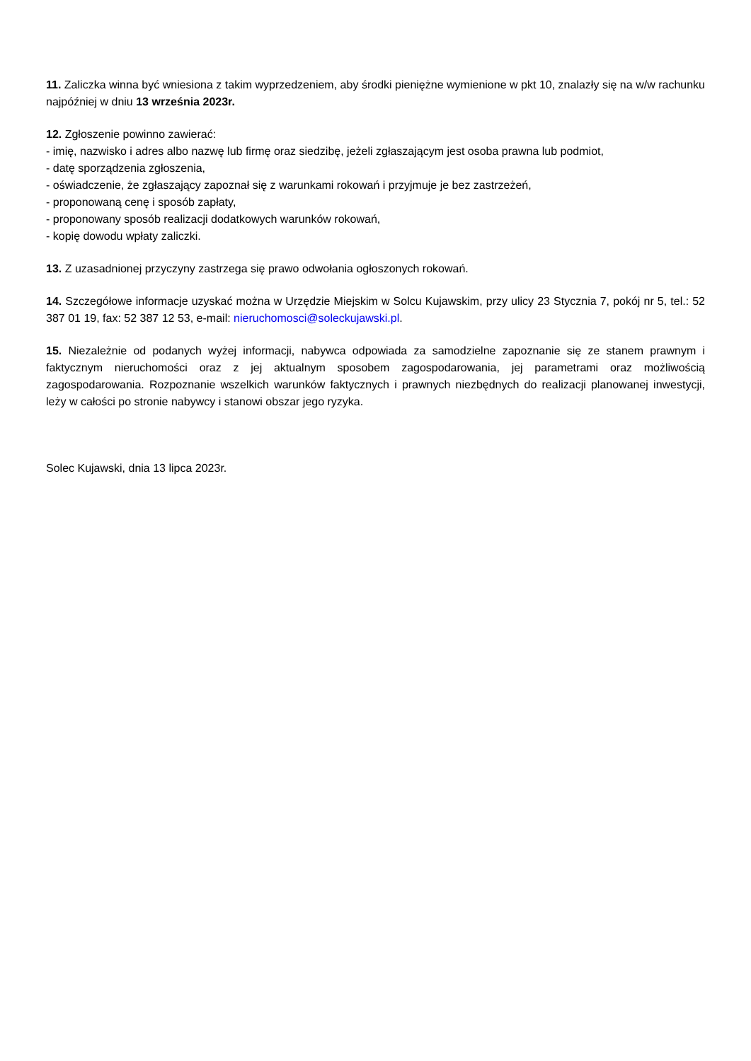11. Zaliczka winna być wniesiona z takim wyprzedzeniem, aby środki pieniężne wymienione w pkt 10, znalazły się na w/w rachunku najpóźniej w dniu 13 września 2023r.
12. Zgłoszenie powinno zawierać:
- imię, nazwisko i adres albo nazwę lub firmę oraz siedzibę, jeżeli zgłaszającym jest osoba prawna lub podmiot,
- datę sporządzenia zgłoszenia,
- oświadczenie, że zgłaszający zapoznał się z warunkami rokowań i przyjmuje je bez zastrzeżeń,
- proponowaną cenę i sposób zapłaty,
- proponowany sposób realizacji dodatkowych warunków rokowań,
- kopię dowodu wpłaty zaliczki.
13. Z uzasadnionej przyczyny zastrzega się prawo odwołania ogłoszonych rokowań.
14. Szczegółowe informacje uzyskać można w Urzędzie Miejskim w Solcu Kujawskim, przy ulicy 23 Stycznia 7, pokój nr 5, tel.: 52 387 01 19, fax: 52 387 12 53, e-mail: nieruchomosci@soleckujawski.pl.
15. Niezależnie od podanych wyżej informacji, nabywca odpowiada za samodzielne zapoznanie się ze stanem prawnym i faktycznym nieruchomości oraz z jej aktualnym sposobem zagospodarowania, jej parametrami oraz możliwością zagospodarowania. Rozpoznanie wszelkich warunków faktycznych i prawnych niezbędnych do realizacji planowanej inwestycji, leży w całości po stronie nabywcy i stanowi obszar jego ryzyka.
Solec Kujawski, dnia 13 lipca 2023r.